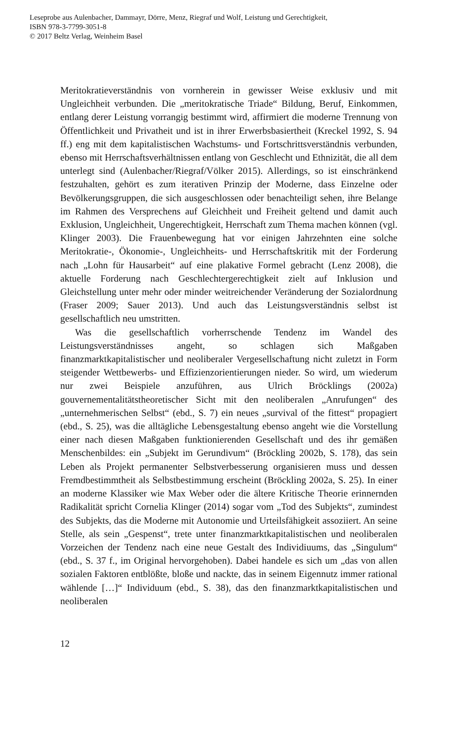Leseprobe aus Aulenbacher, Dammayr, Dörre, Menz, Riegraf und Wolf, Leistung und Gerechtigkeit,
ISBN 978-3-7799-3051-8
© 2017 Beltz Verlag, Weinheim Basel
Meritokratieverständnis von vornherein in gewisser Weise exklusiv und mit Ungleichheit verbunden. Die „meritokratische Triade“ Bildung, Beruf, Einkommen, entlang derer Leistung vorrangig bestimmt wird, affirmiert die moderne Trennung von Öffentlichkeit und Privatheit und ist in ihrer Erwerbsbasiertheit (Kreckel 1992, S. 94 ff.) eng mit dem kapitalistischen Wachstums- und Fortschrittsverständnis verbunden, ebenso mit Herrschaftsverhältnissen entlang von Geschlecht und Ethnizität, die all dem unterlegt sind (Aulenbacher/Riegraf/Völker 2015). Allerdings, so ist einschränkend festzuhalten, gehört es zum iterativen Prinzip der Moderne, dass Einzelne oder Bevölkerungsgruppen, die sich ausgeschlossen oder benachteiligt sehen, ihre Belange im Rahmen des Versprechens auf Gleichheit und Freiheit geltend und damit auch Exklusion, Ungleichheit, Ungerechtigkeit, Herrschaft zum Thema machen können (vgl. Klinger 2003). Die Frauenbewegung hat vor einigen Jahrzehnten eine solche Meritokratie-, Ökonomie-, Ungleichheits- und Herrschaftskritik mit der Forderung nach „Lohn für Hausarbeit“ auf eine plakative Formel gebracht (Lenz 2008), die aktuelle Forderung nach Geschlechtergerechtigkeit zielt auf Inklusion und Gleichstellung unter mehr oder minder weitreichender Veränderung der Sozialordnung (Fraser 2009; Sauer 2013). Und auch das Leistungsverständnis selbst ist gesellschaftlich neu umstritten.
Was die gesellschaftlich vorherrschende Tendenz im Wandel des Leistungsverständnisses angeht, so schlagen sich Maßgaben finanzmarktkapitalistischer und neoliberaler Vergesellschaftung nicht zuletzt in Form steigender Wettbewerbs- und Effizienzorientierungen nieder. So wird, um wiederum nur zwei Beispiele anzuführen, aus Ulrich Bröcklings (2002a) gouvernementalitätstheoretischer Sicht mit den neoliberalen „Anrufungen“ des „unternehmerischen Selbst“ (ebd., S. 7) ein neues „survival of the fittest“ propagiert (ebd., S. 25), was die alltägliche Lebensgestaltung ebenso angeht wie die Vorstellung einer nach diesen Maßgaben funktionierenden Gesellschaft und des ihr gemäßen Menschenbildes: ein „Subjekt im Gerundivum“ (Bröckling 2002b, S. 178), das sein Leben als Projekt permanenter Selbstverbesserung organisieren muss und dessen Fremdbestimmtheit als Selbstbestimmung erscheint (Bröckling 2002a, S. 25). In einer an moderne Klassiker wie Max Weber oder die ältere Kritische Theorie erinnernden Radikalität spricht Cornelia Klinger (2014) sogar vom „Tod des Subjekts“, zumindest des Subjekts, das die Moderne mit Autonomie und Urteilsfähigkeit assoziiert. An seine Stelle, als sein „Gespenst“, trete unter finanzmarktkapitalistischen und neoliberalen Vorzeichen der Tendenz nach eine neue Gestalt des Individiuums, das „Singulum“ (ebd., S. 37 f., im Original hervorgehoben). Dabei handele es sich um „das von allen sozialen Faktoren entblößte, bloße und nackte, das in seinem Eigennutz immer rational wählende […]“ Individuum (ebd., S. 38), das den finanzmarktkapitalistischen und neoliberalen
12